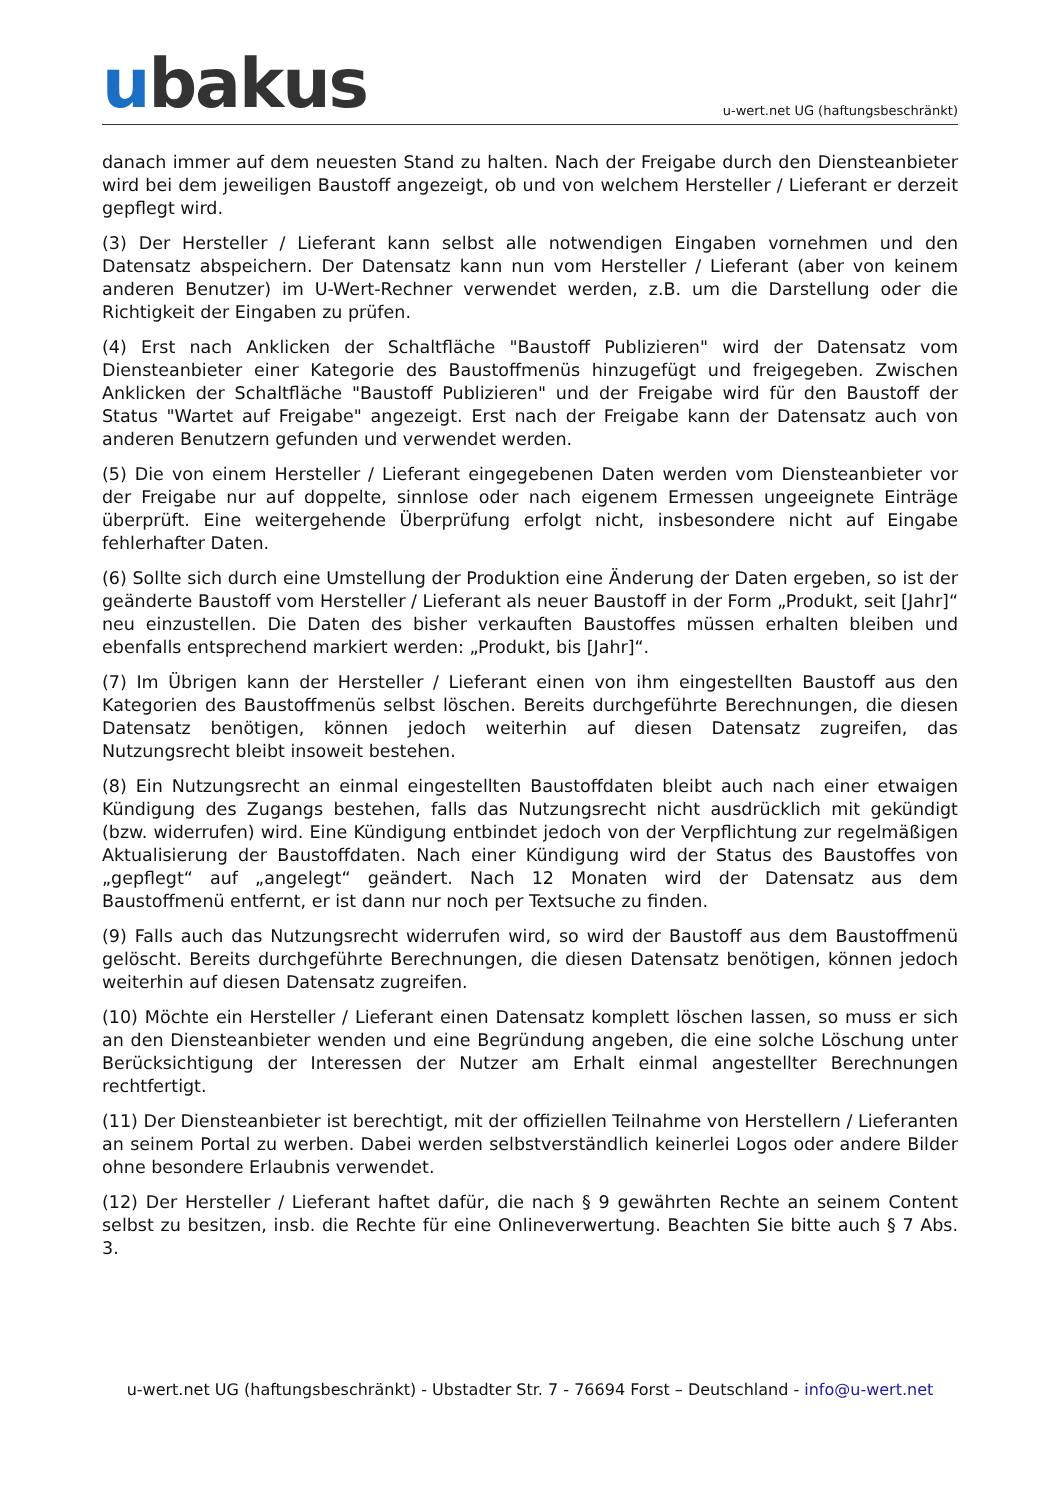ubakus
u-wert.net UG (haftungsbeschränkt)
danach immer auf dem neuesten Stand zu halten. Nach der Freigabe durch den Diensteanbieter wird bei dem jeweiligen Baustoff angezeigt, ob und von welchem Hersteller / Lieferant er derzeit gepflegt wird.
(3) Der Hersteller / Lieferant kann selbst alle notwendigen Eingaben vornehmen und den Datensatz abspeichern. Der Datensatz kann nun vom Hersteller / Lieferant (aber von keinem anderen Benutzer) im U-Wert-Rechner verwendet werden, z.B. um die Darstellung oder die Richtigkeit der Eingaben zu prüfen.
(4) Erst nach Anklicken der Schaltfläche "Baustoff Publizieren" wird der Datensatz vom Diensteanbieter einer Kategorie des Baustoffmenüs hinzugefügt und freigegeben. Zwischen Anklicken der Schaltfläche "Baustoff Publizieren" und der Freigabe wird für den Baustoff der Status "Wartet auf Freigabe" angezeigt. Erst nach der Freigabe kann der Datensatz auch von anderen Benutzern gefunden und verwendet werden.
(5) Die von einem Hersteller / Lieferant eingegebenen Daten werden vom Diensteanbieter vor der Freigabe nur auf doppelte, sinnlose oder nach eigenem Ermessen ungeeignete Einträge überprüft. Eine weitergehende Überprüfung erfolgt nicht, insbesondere nicht auf Eingabe fehlerhafter Daten.
(6) Sollte sich durch eine Umstellung der Produktion eine Änderung der Daten ergeben, so ist der geänderte Baustoff vom Hersteller / Lieferant als neuer Baustoff in der Form „Produkt, seit [Jahr]“ neu einzustellen. Die Daten des bisher verkauften Baustoffes müssen erhalten bleiben und ebenfalls entsprechend markiert werden: „Produkt, bis [Jahr]“.
(7) Im Übrigen kann der Hersteller / Lieferant einen von ihm eingestellten Baustoff aus den Kategorien des Baustoffmenüs selbst löschen. Bereits durchgeführte Berechnungen, die diesen Datensatz benötigen, können jedoch weiterhin auf diesen Datensatz zugreifen, das Nutzungsrecht bleibt insoweit bestehen.
(8) Ein Nutzungsrecht an einmal eingestellten Baustoffdaten bleibt auch nach einer etwaigen Kündigung des Zugangs bestehen, falls das Nutzungsrecht nicht ausdrücklich mit gekündigt (bzw. widerrufen) wird. Eine Kündigung entbindet jedoch von der Verpflichtung zur regelmäßigen Aktualisierung der Baustoffdaten. Nach einer Kündigung wird der Status des Baustoffes von „gepflegt“ auf „angelegt“ geändert. Nach 12 Monaten wird der Datensatz aus dem Baustoffmenü entfernt, er ist dann nur noch per Textsuche zu finden.
(9) Falls auch das Nutzungsrecht widerrufen wird, so wird der Baustoff aus dem Baustoffmenü gelöscht. Bereits durchgeführte Berechnungen, die diesen Datensatz benötigen, können jedoch weiterhin auf diesen Datensatz zugreifen.
(10) Möchte ein Hersteller / Lieferant einen Datensatz komplett löschen lassen, so muss er sich an den Diensteanbieter wenden und eine Begründung angeben, die eine solche Löschung unter Berücksichtigung der Interessen der Nutzer am Erhalt einmal angestellter Berechnungen rechtfertigt.
(11) Der Diensteanbieter ist berechtigt, mit der offiziellen Teilnahme von Herstellern / Lieferanten an seinem Portal zu werben. Dabei werden selbstverständlich keinerlei Logos oder andere Bilder ohne besondere Erlaubnis verwendet.
(12) Der Hersteller / Lieferant haftet dafür, die nach § 9 gewährten Rechte an seinem Content selbst zu besitzen, insb. die Rechte für eine Onlineverwertung. Beachten Sie bitte auch § 7 Abs. 3.
u-wert.net UG (haftungsbeschränkt) - Ubstadter Str. 7 - 76694 Forst – Deutschland - info@u-wert.net